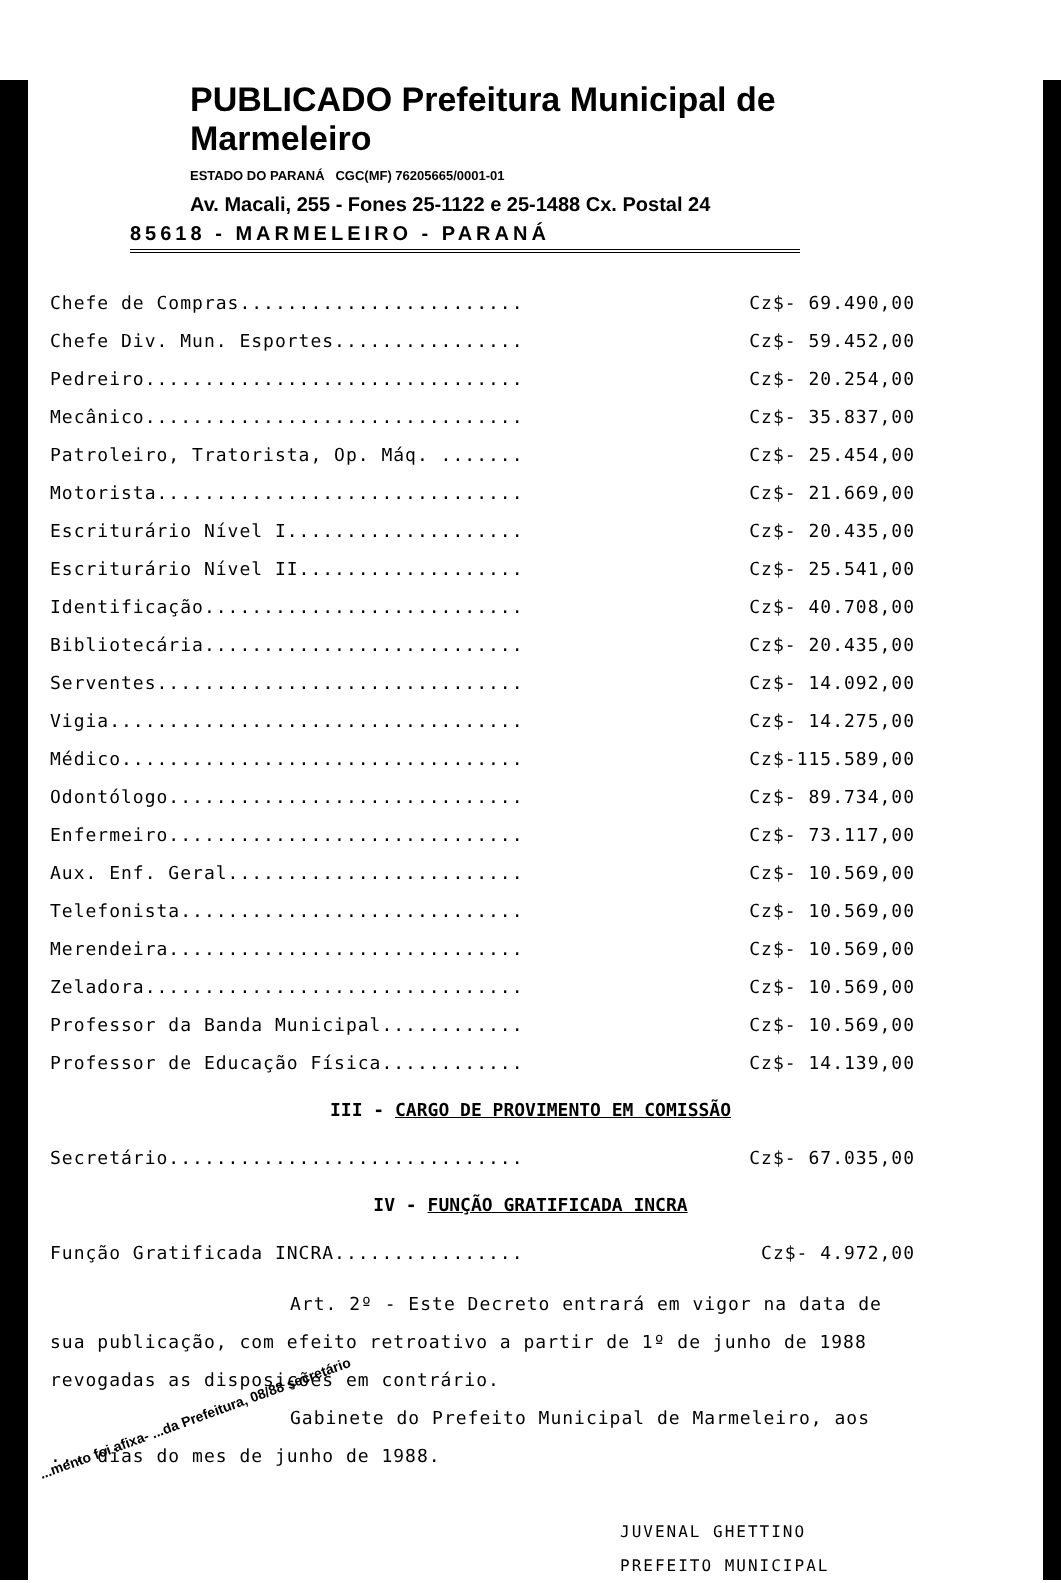PUBLICADO Prefeitura Municipal de Marmeleiro
ESTADO DO PARANÁ CGC(MF) 76205665/0001-01
Av. Macali, 255 - Fones 25-1122 e 25-1488 Cx. Postal 24
85618 - MARMELEIRO - PARANÁ
| Chefe de Compras........................ | Cz$- 69.490,00 |
| Chefe Div. Mun. Esportes................ | Cz$- 59.452,00 |
| Pedreiro................................ | Cz$- 20.254,00 |
| Mecânico................................ | Cz$- 35.837,00 |
| Patroleiro, Tratorista, Op. Máq. ....... | Cz$- 25.454,00 |
| Motorista............................... | Cz$- 21.669,00 |
| Escriturário Nível I.................... | Cz$- 20.435,00 |
| Escriturário Nível II................... | Cz$- 25.541,00 |
| Identificação........................... | Cz$- 40.708,00 |
| Bibliotecária........................... | Cz$- 20.435,00 |
| Serventes............................... | Cz$- 14.092,00 |
| Vigia................................... | Cz$- 14.275,00 |
| Médico.................................. | Cz$-115.589,00 |
| Odontólogo.............................. | Cz$- 89.734,00 |
| Enfermeiro.............................. | Cz$- 73.117,00 |
| Aux. Enf. Geral......................... | Cz$- 10.569,00 |
| Telefonista............................. | Cz$- 10.569,00 |
| Merendeira.............................. | Cz$- 10.569,00 |
| Zeladora................................ | Cz$- 10.569,00 |
| Professor da Banda Municipal............ | Cz$- 10.569,00 |
| Professor de Educação Física............ | Cz$- 14.139,00 |
III - CARGO DE PROVIMENTO EM COMISSÃO
| Secretário.............................. | Cz$- 67.035,00 |
IV - FUNÇÃO GRATIFICADA INCRA
| Função Gratificada INCRA................ | Cz$- 4.972,00 |
Art. 2º - Este Decreto entrará em vigor na data de sua publicação, com efeito retroativo a partir de 1º de junho de 1988 revogadas as disposições em contrário.
Gabinete do Prefeito Municipal de Marmeleiro, aos ... dias do mes de junho de 1988.
JUVENAL GHETTINO
PREFEITO MUNICIPAL
...mento foi afixa- ...da Prefeitura, 08/88 secretário